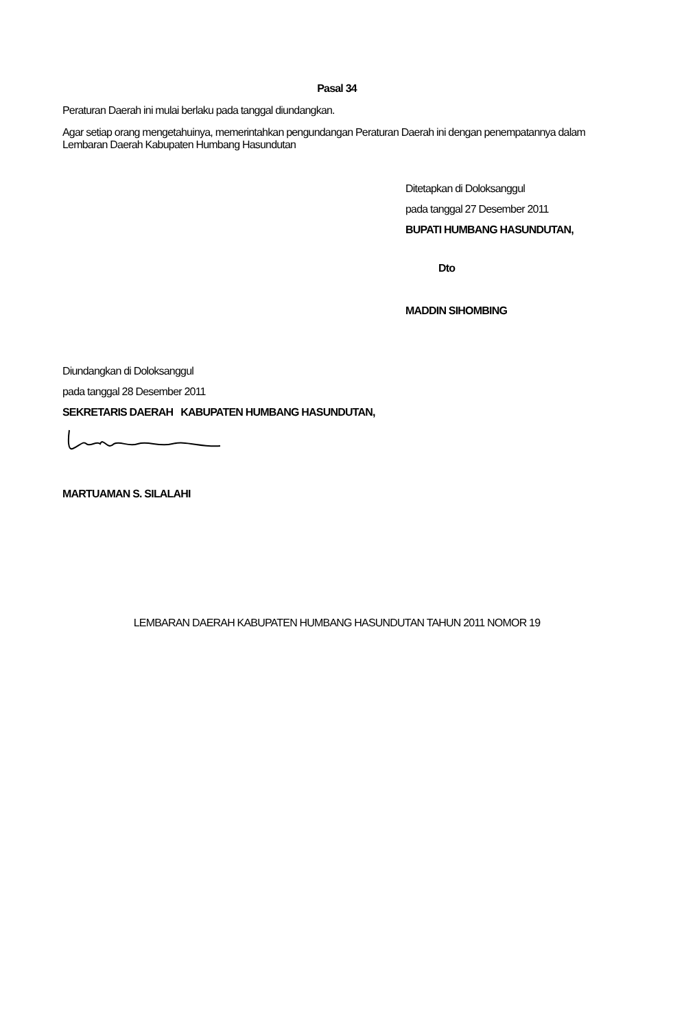Pasal 34
Peraturan Daerah ini mulai berlaku pada tanggal diundangkan.
Agar setiap orang mengetahuinya, memerintahkan pengundangan Peraturan Daerah ini dengan penempatannya dalam Lembaran Daerah Kabupaten Humbang Hasundutan
Ditetapkan di Doloksanggul
pada tanggal 27 Desember 2011
BUPATI HUMBANG HASUNDUTAN,
Dto
MADDIN SIHOMBING
Diundangkan di Doloksanggul
pada tanggal 28 Desember 2011
SEKRETARIS DAERAH KABUPATEN HUMBANG HASUNDUTAN,
MARTUAMAN S. SILALAHI
LEMBARAN DAERAH KABUPATEN HUMBANG HASUNDUTAN TAHUN 2011 NOMOR 19